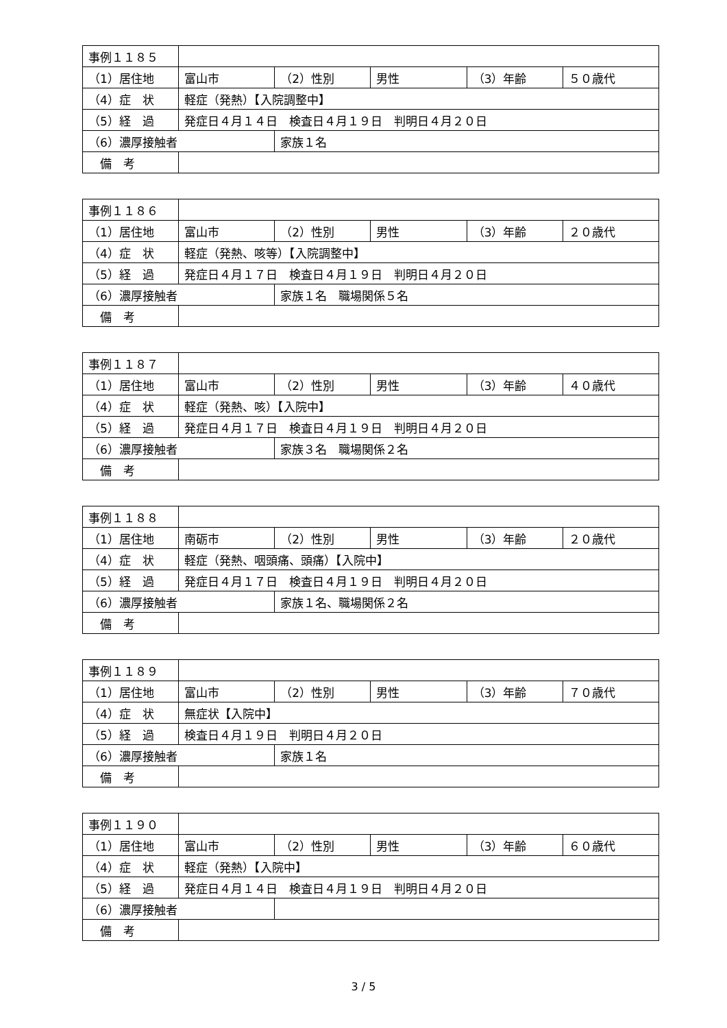| 事例１１８５ | | | | | |
| （1）居住地 | 富山市 | （2）性別 | 男性 | （3）年齢 | ５０歳代 |
| （4）症 状 | 軽症（発熱）【入院調整中】 | | | | |
| （5）経 過 | 発症日４月１４日 検査日４月１９日 判明日４月２０日 | | | | |
| （6）濃厚接触者 | | 家族１名 | | | |
| 備 考 | | | | | |
| 事例１１８６ | | | | | |
| （1）居住地 | 富山市 | （2）性別 | 男性 | （3）年齢 | ２０歳代 |
| （4）症 状 | 軽症（発熱、咳等）【入院調整中】 | | | | |
| （5）経 過 | 発症日４月１７日 検査日４月１９日 判明日４月２０日 | | | | |
| （6）濃厚接触者 | | 家族１名 職場関係５名 | | | |
| 備 考 | | | | | |
| 事例１１８７ | | | | | |
| （1）居住地 | 富山市 | （2）性別 | 男性 | （3）年齢 | ４０歳代 |
| （4）症 状 | 軽症（発熱、咳）【入院中】 | | | | |
| （5）経 過 | 発症日４月１７日 検査日４月１９日 判明日４月２０日 | | | | |
| （6）濃厚接触者 | | 家族３名 職場関係２名 | | | |
| 備 考 | | | | | |
| 事例１１８８ | | | | | |
| （1）居住地 | 南砺市 | （2）性別 | 男性 | （3）年齢 | ２０歳代 |
| （4）症 状 | 軽症（発熱、咽頭痛、頭痛）【入院中】 | | | | |
| （5）経 過 | 発症日４月１７日 検査日４月１９日 判明日４月２０日 | | | | |
| （6）濃厚接触者 | | 家族１名、職場関係２名 | | | |
| 備 考 | | | | | |
| 事例１１８９ | | | | | |
| （1）居住地 | 富山市 | （2）性別 | 男性 | （3）年齢 | ７０歳代 |
| （4）症 状 | 無症状【入院中】 | | | | |
| （5）経 過 | 検査日４月１９日 判明日４月２０日 | | | | |
| （6）濃厚接触者 | | 家族１名 | | | |
| 備 考 | | | | | |
| 事例１１９０ | | | | | |
| （1）居住地 | 富山市 | （2）性別 | 男性 | （3）年齢 | ６０歳代 |
| （4）症 状 | 軽症（発熱）【入院中】 | | | | |
| （5）経 過 | 発症日４月１４日 検査日４月１９日 判明日４月２０日 | | | | |
| （6）濃厚接触者 | | | | | |
| 備 考 | | | | | |
3 / 5